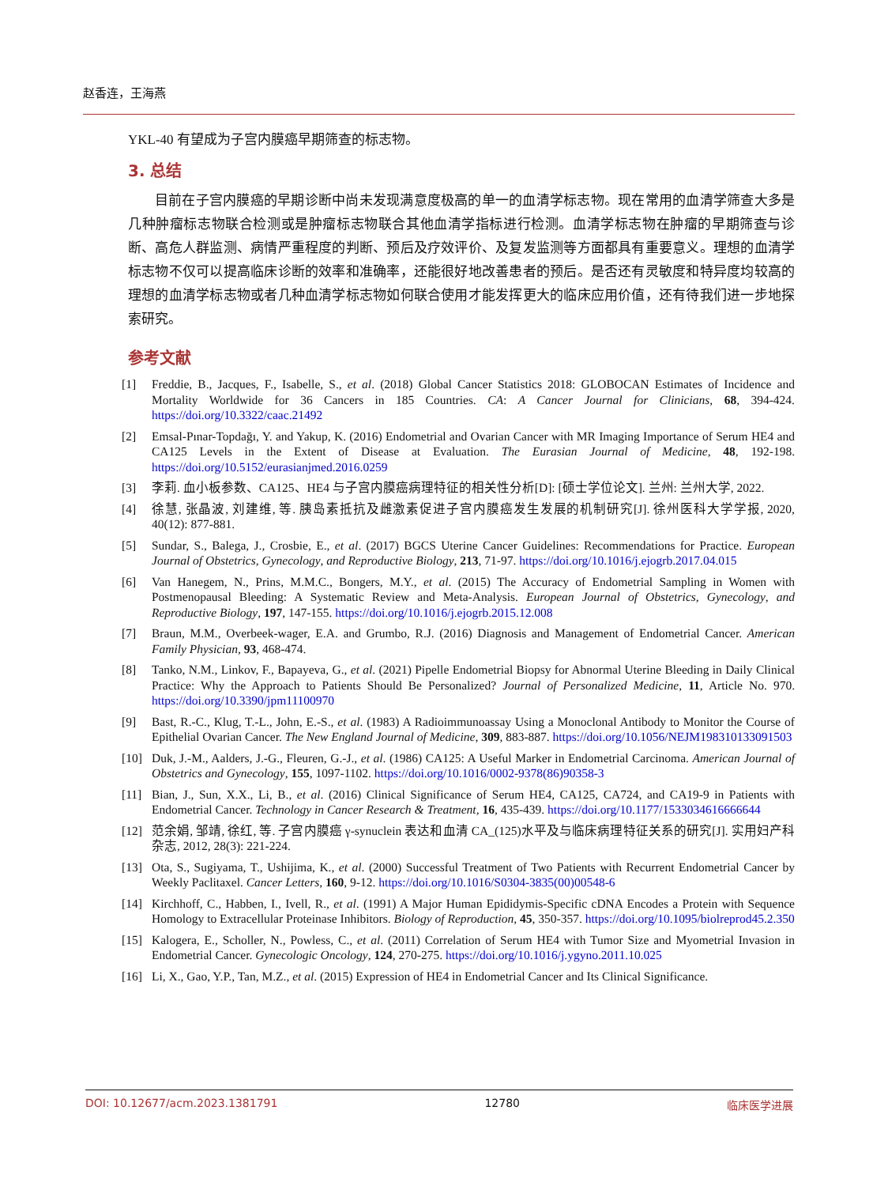赵香连，王海燕
YKL-40 有望成为子宫内膜癌早期筛查的标志物。
3. 总结
目前在子宫内膜癌的早期诊断中尚未发现满意度极高的单一的血清学标志物。现在常用的血清学筛查大多是几种肿瘤标志物联合检测或是肿瘤标志物联合其他血清学指标进行检测。血清学标志物在肿瘤的早期筛查与诊断、高危人群监测、病情严重程度的判断、预后及疗效评价、及复发监测等方面都具有重要意义。理想的血清学标志物不仅可以提高临床诊断的效率和准确率，还能很好地改善患者的预后。是否还有灵敏度和特异度均较高的理想的血清学标志物或者几种血清学标志物如何联合使用才能发挥更大的临床应用价值，还有待我们进一步地探索研究。
参考文献
[1] Freddie, B., Jacques, F., Isabelle, S., et al. (2018) Global Cancer Statistics 2018: GLOBOCAN Estimates of Incidence and Mortality Worldwide for 36 Cancers in 185 Countries. CA: A Cancer Journal for Clinicians, 68, 394-424. https://doi.org/10.3322/caac.21492
[2] Emsal-Pınar-Topdağı, Y. and Yakup, K. (2016) Endometrial and Ovarian Cancer with MR Imaging Importance of Serum HE4 and CA125 Levels in the Extent of Disease at Evaluation. The Eurasian Journal of Medicine, 48, 192-198. https://doi.org/10.5152/eurasianjmed.2016.0259
[3] 李莉. 血小板参数、CA125、HE4 与子宫内膜癌病理特征的相关性分析[D]: [硕士学位论文]. 兰州: 兰州大学, 2022.
[4] 徐慧, 张晶波, 刘建维, 等. 胰岛素抵抗及雌激素促进子宫内膜癌发生发展的机制研究[J]. 徐州医科大学学报, 2020, 40(12): 877-881.
[5] Sundar, S., Balega, J., Crosbie, E., et al. (2017) BGCS Uterine Cancer Guidelines: Recommendations for Practice. European Journal of Obstetrics, Gynecology, and Reproductive Biology, 213, 71-97. https://doi.org/10.1016/j.ejogrb.2017.04.015
[6] Van Hanegem, N., Prins, M.M.C., Bongers, M.Y., et al. (2015) The Accuracy of Endometrial Sampling in Women with Postmenopausal Bleeding: A Systematic Review and Meta-Analysis. European Journal of Obstetrics, Gynecology, and Reproductive Biology, 197, 147-155. https://doi.org/10.1016/j.ejogrb.2015.12.008
[7] Braun, M.M., Overbeek-wager, E.A. and Grumbo, R.J. (2016) Diagnosis and Management of Endometrial Cancer. American Family Physician, 93, 468-474.
[8] Tanko, N.M., Linkov, F., Bapayeva, G., et al. (2021) Pipelle Endometrial Biopsy for Abnormal Uterine Bleeding in Daily Clinical Practice: Why the Approach to Patients Should Be Personalized? Journal of Personalized Medicine, 11, Article No. 970. https://doi.org/10.3390/jpm11100970
[9] Bast, R.-C., Klug, T.-L., John, E.-S., et al. (1983) A Radioimmunoassay Using a Monoclonal Antibody to Monitor the Course of Epithelial Ovarian Cancer. The New England Journal of Medicine, 309, 883-887. https://doi.org/10.1056/NEJM198310133091503
[10] Duk, J.-M., Aalders, J.-G., Fleuren, G.-J., et al. (1986) CA125: A Useful Marker in Endometrial Carcinoma. American Journal of Obstetrics and Gynecology, 155, 1097-1102. https://doi.org/10.1016/0002-9378(86)90358-3
[11] Bian, J., Sun, X.X., Li, B., et al. (2016) Clinical Significance of Serum HE4, CA125, CA724, and CA19-9 in Patients with Endometrial Cancer. Technology in Cancer Research & Treatment, 16, 435-439. https://doi.org/10.1177/1533034616666644
[12] 范余娟, 邹靖, 徐红, 等. 子宫内膜癌 γ-synuclein 表达和血清 CA_(125)水平及与临床病理特征关系的研究[J]. 实用妇产科杂志, 2012, 28(3): 221-224.
[13] Ota, S., Sugiyama, T., Ushijima, K., et al. (2000) Successful Treatment of Two Patients with Recurrent Endometrial Cancer by Weekly Paclitaxel. Cancer Letters, 160, 9-12. https://doi.org/10.1016/S0304-3835(00)00548-6
[14] Kirchhoff, C., Habben, I., Ivell, R., et al. (1991) A Major Human Epididymis-Specific cDNA Encodes a Protein with Sequence Homology to Extracellular Proteinase Inhibitors. Biology of Reproduction, 45, 350-357. https://doi.org/10.1095/biolreprod45.2.350
[15] Kalogera, E., Scholler, N., Powless, C., et al. (2011) Correlation of Serum HE4 with Tumor Size and Myometrial Invasion in Endometrial Cancer. Gynecologic Oncology, 124, 270-275. https://doi.org/10.1016/j.ygyno.2011.10.025
[16] Li, X., Gao, Y.P., Tan, M.Z., et al. (2015) Expression of HE4 in Endometrial Cancer and Its Clinical Significance.
DOI: 10.12677/acm.2023.1381791 12780 临床医学进展